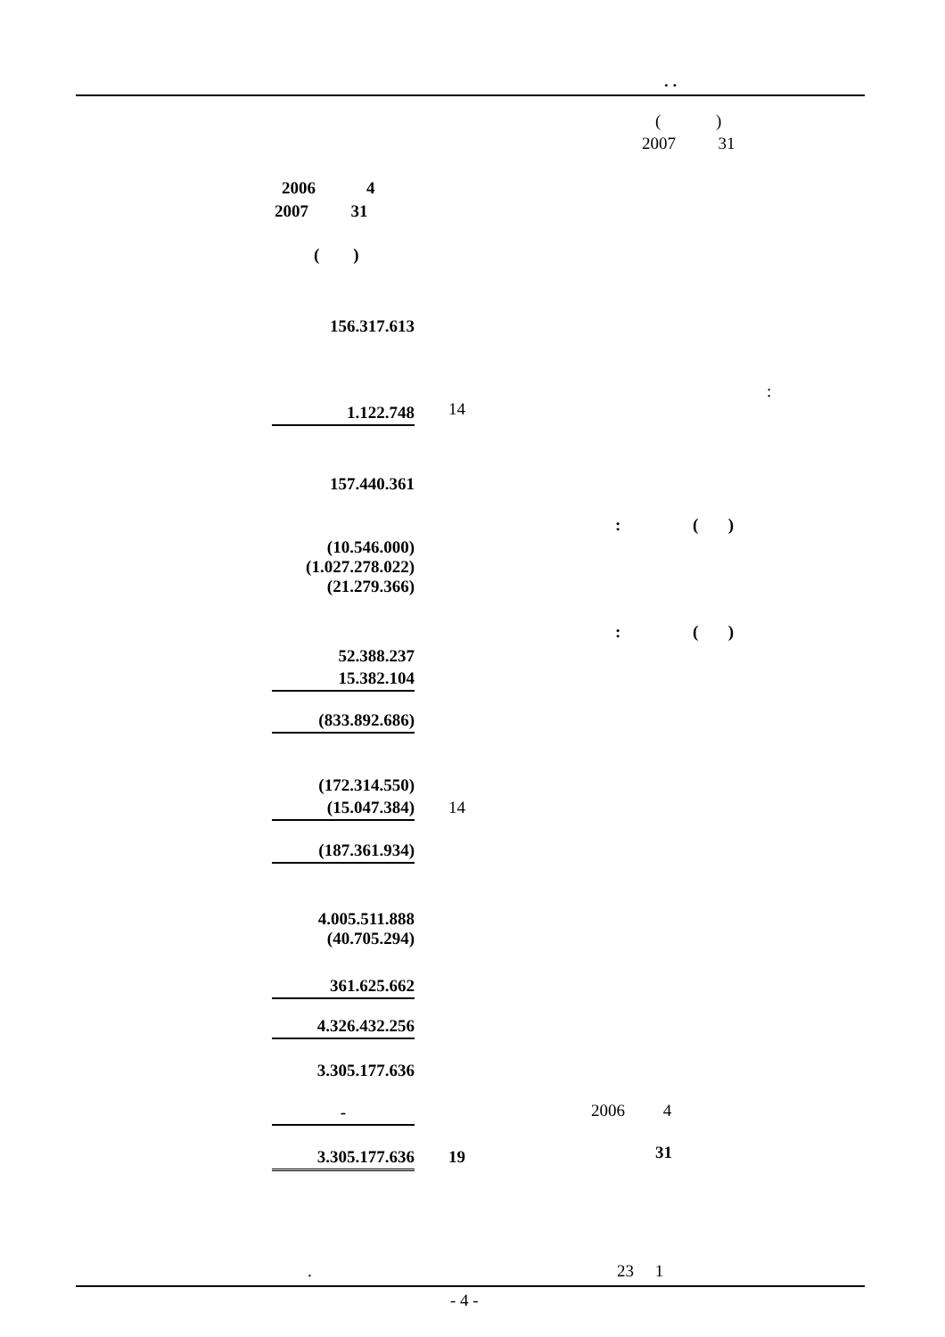. .
( )
2007 31
2006 4
2007 31
( )
156.317.613
:
1.122.748 14
157.440.361
: ( )
(10.546.000)
(1.027.278.022)
(21.279.366)
: ( )
52.388.237
15.382.104
(833.892.686)
(172.314.550)
(15.047.384) 14
(187.361.934)
4.005.511.888
(40.705.294)
361.625.662
4.326.432.256
3.305.177.636
- 2006 4
3.305.177.636 19 31
. 23 1
- 4 -